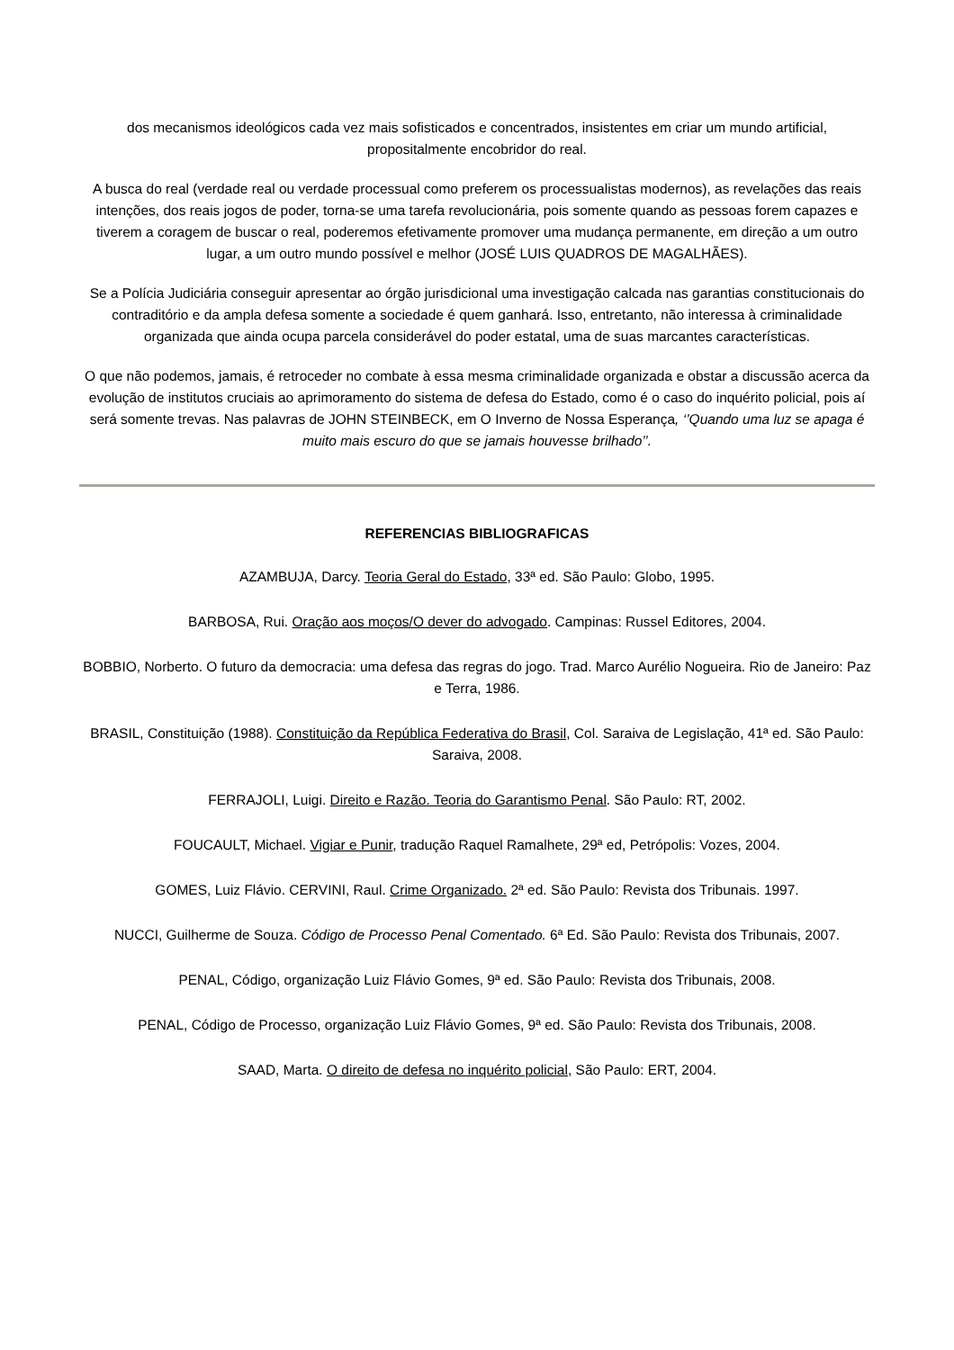dos mecanismos ideológicos cada vez mais sofisticados e concentrados, insistentes em criar um mundo artificial, propositalmente encobridor do real.
A busca do real (verdade real ou verdade processual como preferem os processualistas modernos), as revelações das reais intenções, dos reais jogos de poder, torna-se uma tarefa revolucionária, pois somente quando as pessoas forem capazes e tiverem a coragem de buscar o real, poderemos efetivamente promover uma mudança permanente, em direção a um outro lugar, a um outro mundo possível e melhor (JOSÉ LUIS QUADROS DE MAGALHÃES).
Se a Polícia Judiciária conseguir apresentar ao órgão jurisdicional uma investigação calcada nas garantias constitucionais do contraditório e da ampla defesa somente a sociedade é quem ganhará. Isso, entretanto, não interessa à criminalidade organizada que ainda ocupa parcela considerável do poder estatal, uma de suas marcantes características.
O que não podemos, jamais, é retroceder no combate à essa mesma criminalidade organizada e obstar a discussão acerca da evolução de institutos cruciais ao aprimoramento do sistema de defesa do Estado, como é o caso do inquérito policial, pois aí será somente trevas. Nas palavras de JOHN STEINBECK, em O Inverno de Nossa Esperança, ‘’Quando uma luz se apaga é muito mais escuro do que se jamais houvesse brilhado’’.
REFERENCIAS BIBLIOGRAFICAS
AZAMBUJA, Darcy. Teoria Geral do Estado, 33ª ed. São Paulo: Globo, 1995.
BARBOSA, Rui. Oração aos moços/O dever do advogado. Campinas: Russel Editores, 2004.
BOBBIO, Norberto. O futuro da democracia: uma defesa das regras do jogo. Trad. Marco Aurélio Nogueira. Rio de Janeiro: Paz e Terra, 1986.
BRASIL, Constituição (1988). Constituição da República Federativa do Brasil, Col. Saraiva de Legislação, 41ª ed. São Paulo: Saraiva, 2008.
FERRAJOLI, Luigi. Direito e Razão. Teoria do Garantismo Penal. São Paulo: RT, 2002.
FOUCAULT, Michael. Vigiar e Punir, tradução Raquel Ramalhete, 29ª ed, Petrópolis: Vozes, 2004.
GOMES, Luiz Flávio. CERVINI, Raul. Crime Organizado. 2ª ed. São Paulo: Revista dos Tribunais. 1997.
NUCCI, Guilherme de Souza. Código de Processo Penal Comentado. 6ª Ed. São Paulo: Revista dos Tribunais, 2007.
PENAL, Código, organização Luiz Flávio Gomes, 9ª ed. São Paulo: Revista dos Tribunais, 2008.
PENAL, Código de Processo, organização Luiz Flávio Gomes, 9ª ed. São Paulo: Revista dos Tribunais, 2008.
SAAD, Marta. O direito de defesa no inquérito policial, São Paulo: ERT, 2004.